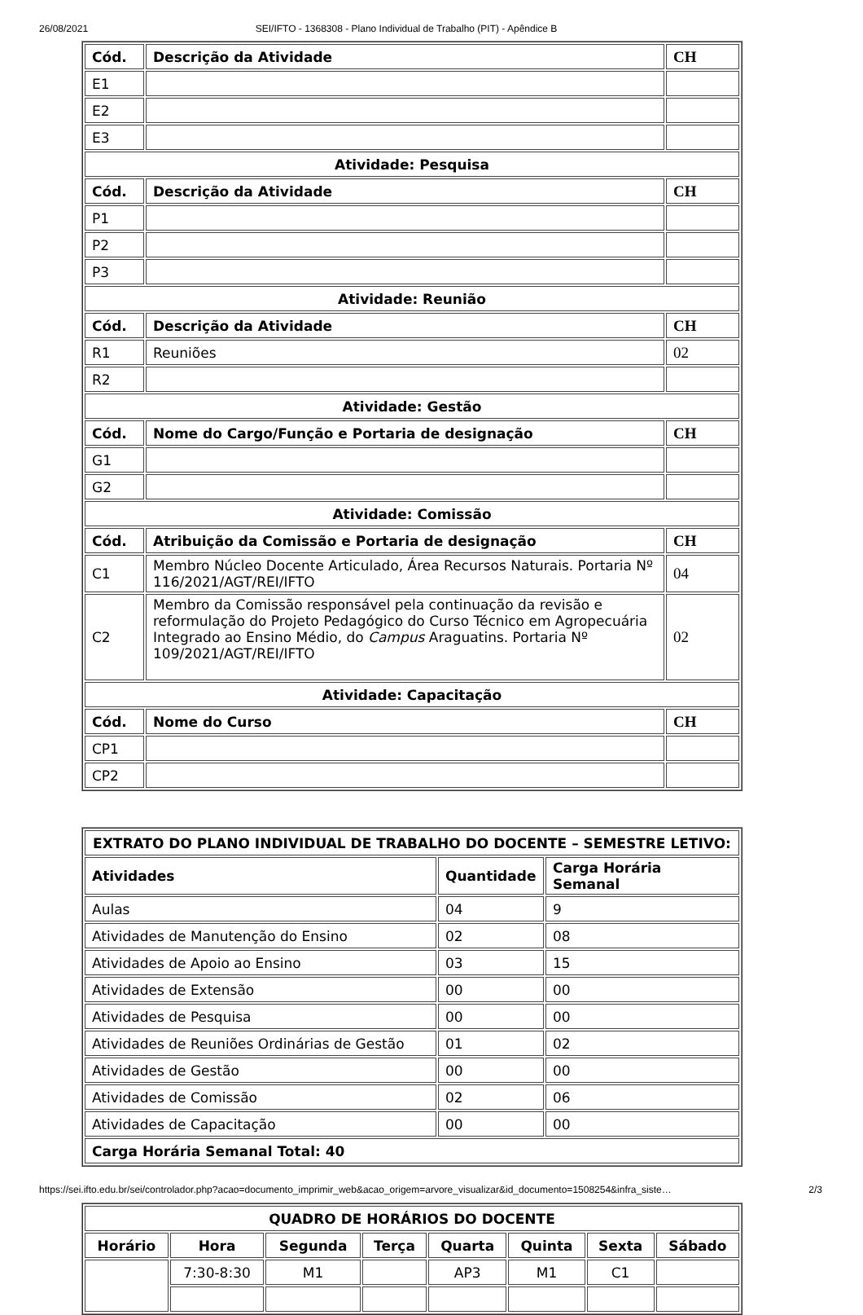26/08/2021 SEI/IFTO - 1368308 - Plano Individual de Trabalho (PIT) - Apêndice B
| Cód. | Descrição da Atividade | CH |
| --- | --- | --- |
| E1 | | |
| E2 | | |
| E3 | | |
| Atividade: Pesquisa | | |
| Cód. | Descrição da Atividade | CH |
| P1 | | |
| P2 | | |
| P3 | | |
| Atividade: Reunião | | |
| Cód. | Descrição da Atividade | CH |
| R1 | Reuniões | 02 |
| R2 | | |
| Atividade: Gestão | | |
| Cód. | Nome do Cargo/Função e Portaria de designação | CH |
| G1 | | |
| G2 | | |
| Atividade: Comissão | | |
| Cód. | Atribuição da Comissão e Portaria de designação | CH |
| C1 | Membro Núcleo Docente Articulado, Área Recursos Naturais. Portaria Nº 116/2021/AGT/REI/IFTO | 04 |
| C2 | Membro da Comissão responsável pela continuação da revisão e reformulação do Projeto Pedagógico do Curso Técnico em Agropecuária Integrado ao Ensino Médio, do Campus Araguatins. Portaria Nº 109/2021/AGT/REI/IFTO | 02 |
| Atividade: Capacitação | | |
| Cód. | Nome do Curso | CH |
| CP1 | | |
| CP2 | | |
| EXTRATO DO PLANO INDIVIDUAL DE TRABALHO DO DOCENTE – SEMESTRE LETIVO: | | |
| --- | --- | --- |
| Atividades | Quantidade | Carga Horária Semanal |
| Aulas | 04 | 9 |
| Atividades de Manutenção do Ensino | 02 | 08 |
| Atividades de Apoio ao Ensino | 03 | 15 |
| Atividades de Extensão | 00 | 00 |
| Atividades de Pesquisa | 00 | 00 |
| Atividades de Reuniões Ordinárias de Gestão | 01 | 02 |
| Atividades de Gestão | 00 | 00 |
| Atividades de Comissão | 02 | 06 |
| Atividades de Capacitação | 00 | 00 |
| Carga Horária Semanal Total: 40 | | |
| QUADRO DE HORÁRIOS DO DOCENTE | | | | | | | |
| --- | --- | --- | --- | --- | --- | --- | --- |
| Horário | Hora | Segunda | Terça | Quarta | Quinta | Sexta | Sábado |
| | 7:30-8:30 | M1 | | AP3 | M1 | C1 | |
https://sei.ifto.edu.br/sei/controlador.php?acao=documento_imprimir_web&acao_origem=arvore_visualizar&id_documento=1508254&infra_siste… 2/3